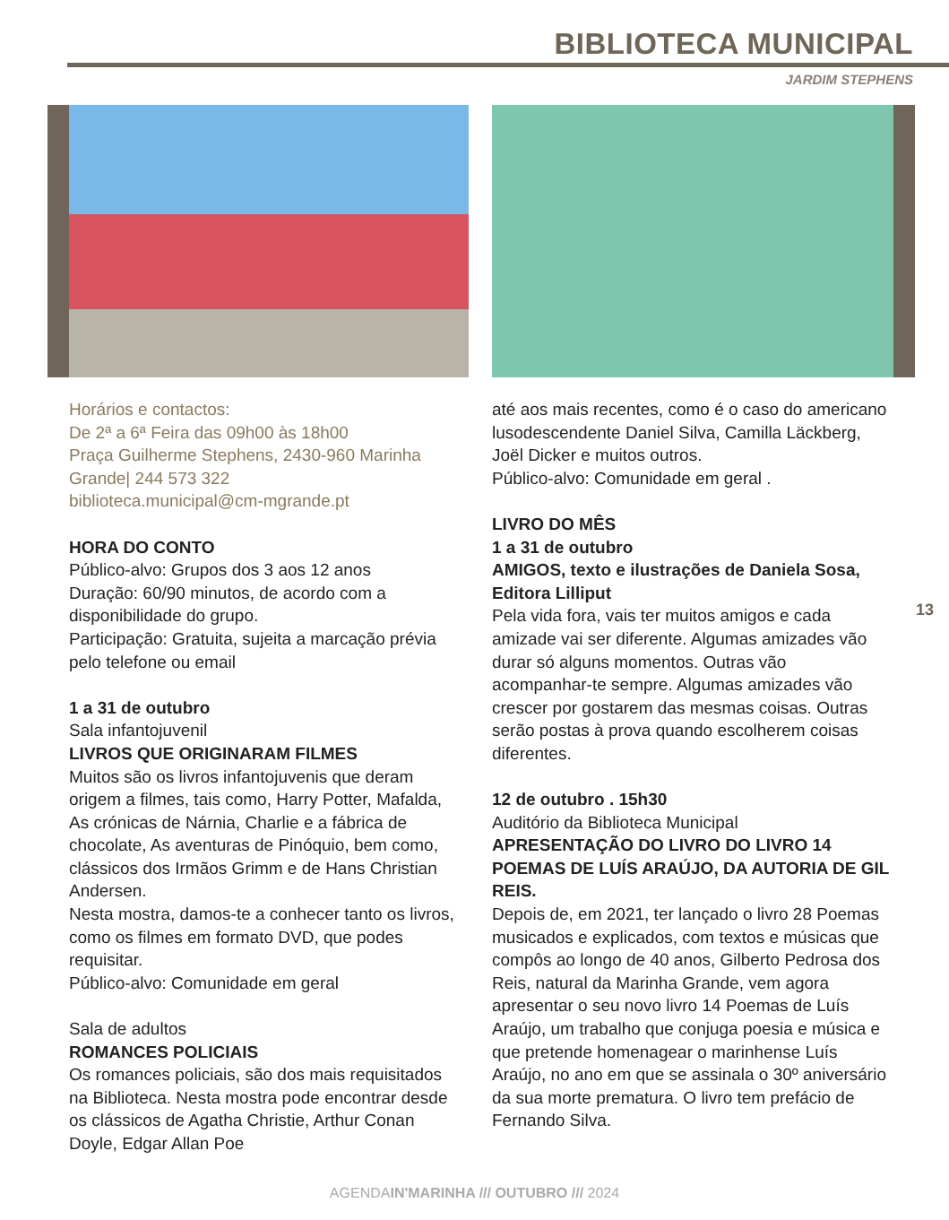BIBLIOTECA MUNICIPAL
JARDIM STEPHENS
Horários e contactos:
De 2ª a 6ª Feira das 09h00 às 18h00
Praça Guilherme Stephens, 2430-960 Marinha Grande| 244 573 322
biblioteca.municipal@cm-mgrande.pt
HORA DO CONTO
Público-alvo: Grupos dos 3 aos 12 anos
Duração: 60/90 minutos, de acordo com a disponibilidade do grupo.
Participação: Gratuita, sujeita a marcação prévia pelo telefone ou email
1 a 31 de outubro
Sala infantojuvenil
LIVROS QUE ORIGINARAM FILMES
Muitos são os livros infantojuvenis que deram origem a filmes, tais como, Harry Potter, Mafalda, As crónicas de Nárnia, Charlie e a fábrica de chocolate, As aventuras de Pinóquio, bem como, clássicos dos Irmãos Grimm e de Hans Christian Andersen.
Nesta mostra, damos-te a conhecer tanto os livros, como os filmes em formato DVD, que podes requisitar.
Público-alvo: Comunidade em geral
Sala de adultos
ROMANCES POLICIAIS
Os romances policiais, são dos mais requisitados na Biblioteca. Nesta mostra pode encontrar desde os clássicos de Agatha Christie, Arthur Conan Doyle, Edgar Allan Poe
até aos mais recentes, como é o caso do americano lusodescendente Daniel Silva, Camilla Läckberg, Joël Dicker e muitos outros.
Público-alvo: Comunidade em geral .
LIVRO DO MÊS
1 a 31 de outubro
AMIGOS, texto e ilustrações de Daniela Sosa, Editora Lilliput
Pela vida fora, vais ter muitos amigos e cada amizade vai ser diferente. Algumas amizades vão durar só alguns momentos. Outras vão acompanhar-te sempre. Algumas amizades vão crescer por gostarem das mesmas coisas. Outras serão postas à prova quando escolherem coisas diferentes.
12 de outubro . 15h30
Auditório da Biblioteca Municipal
APRESENTAÇÃO DO LIVRO DO LIVRO 14 POEMAS DE LUÍS ARAÚJO, DA AUTORIA DE GIL REIS.
Depois de, em 2021, ter lançado o livro 28 Poemas musicados e explicados, com textos e músicas que compôs ao longo de 40 anos, Gilberto Pedrosa dos Reis, natural da Marinha Grande, vem agora apresentar o seu novo livro 14 Poemas de Luís Araújo, um trabalho que conjuga poesia e música e que pretende homenagear o marinhense Luís Araújo, no ano em que se assinala o 30º aniversário da sua morte prematura. O livro tem prefácio de Fernando Silva.
13
AGENDAIN'MARINHA /// OUTUBRO /// 2024